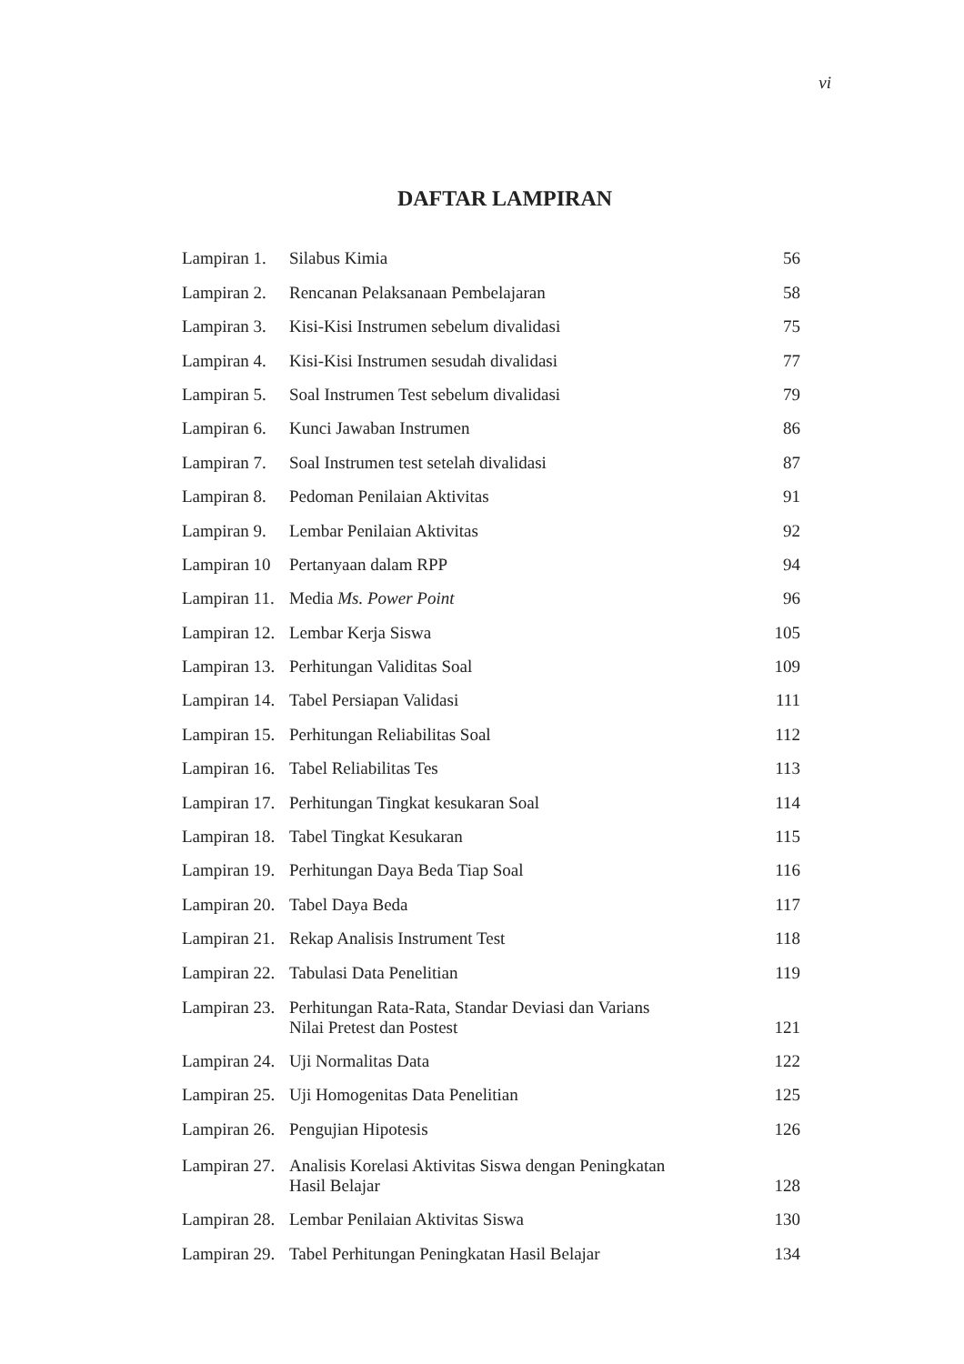vi
DAFTAR LAMPIRAN
| Lampiran 1. | Silabus Kimia | 56 |
| Lampiran 2. | Rencanan Pelaksanaan Pembelajaran | 58 |
| Lampiran 3. | Kisi-Kisi Instrumen sebelum divalidasi | 75 |
| Lampiran 4. | Kisi-Kisi Instrumen sesudah divalidasi | 77 |
| Lampiran 5. | Soal Instrumen Test sebelum divalidasi | 79 |
| Lampiran 6. | Kunci Jawaban Instrumen | 86 |
| Lampiran 7. | Soal Instrumen test setelah divalidasi | 87 |
| Lampiran 8. | Pedoman Penilaian Aktivitas | 91 |
| Lampiran 9. | Lembar Penilaian Aktivitas | 92 |
| Lampiran 10 | Pertanyaan dalam RPP | 94 |
| Lampiran 11. | Media Ms. Power Point | 96 |
| Lampiran 12. | Lembar Kerja Siswa | 105 |
| Lampiran 13. | Perhitungan Validitas Soal | 109 |
| Lampiran 14. | Tabel Persiapan Validasi | 111 |
| Lampiran 15. | Perhitungan Reliabilitas Soal | 112 |
| Lampiran 16. | Tabel Reliabilitas Tes | 113 |
| Lampiran 17. | Perhitungan Tingkat kesukaran Soal | 114 |
| Lampiran 18. | Tabel Tingkat Kesukaran | 115 |
| Lampiran 19. | Perhitungan Daya Beda Tiap Soal | 116 |
| Lampiran 20. | Tabel Daya Beda | 117 |
| Lampiran 21. | Rekap Analisis Instrument Test | 118 |
| Lampiran 22. | Tabulasi Data Penelitian | 119 |
| Lampiran 23. | Perhitungan Rata-Rata, Standar Deviasi dan Varians Nilai Pretest dan Postest | 121 |
| Lampiran 24. | Uji Normalitas Data | 122 |
| Lampiran 25. | Uji Homogenitas Data Penelitian | 125 |
| Lampiran 26. | Pengujian Hipotesis | 126 |
| Lampiran 27. | Analisis Korelasi Aktivitas Siswa dengan Peningkatan Hasil Belajar | 128 |
| Lampiran 28. | Lembar Penilaian Aktivitas Siswa | 130 |
| Lampiran 29. | Tabel Perhitungan Peningkatan Hasil Belajar | 134 |